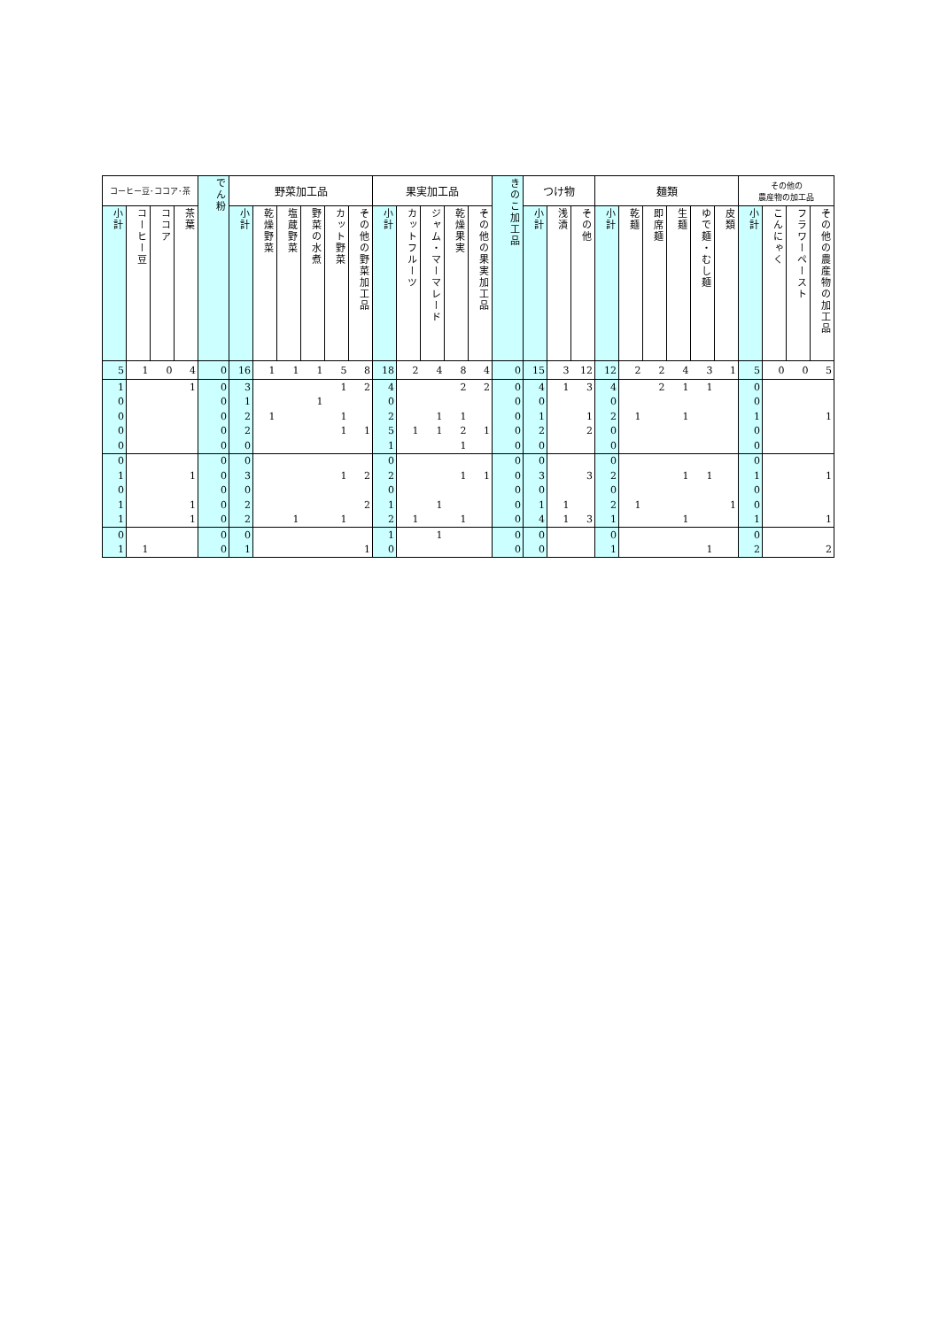| コーヒー豆･ココア･茶 | | | | でん粉 | 野菜加工品 | | | | | | 果実加工品 | | | | | きのこ加工品 | つけ物 | | | 麺類 | | | | | | その他の 農産物の加工品 | | | |
| --- | --- | --- | --- | --- | --- | --- | --- | --- | --- | --- | --- | --- | --- | --- | --- | --- | --- | --- | --- | --- | --- | --- | --- | --- | --- | --- | --- | --- | --- |
| 小計 | コーヒー豆 | ココア | 茶葉 | | 小計 | 乾燥野菜 | 塩蔵野菜 | 野菜の水煮 | カット野菜 | その他の野菜加工品 | 小計 | カットフルーツ | ジャム・マーマレード | 乾燥果実 | その他の果実加工品 | | 小計 | 浅漬 | その他 | 小計 | 乾麺 | 即席麺 | 生麺 | ゆで麺・むし麺 | 皮類 | 小計 | こんにゃく | フラワーペースト | その他の農産物の加工品 |
| 5 | 1 | 0 | 4 | 0 | 16 | 1 | 1 | 1 | 5 | 8 | 18 | 2 | 4 | 8 | 4 | 0 | 15 | 3 | 12 | 12 | 2 | 2 | 4 | 3 | 1 | 5 | 0 | 0 | 5 |
| 1 | | | 1 | 0 | 3 | | | | 1 | 2 | 4 | | | 2 | 2 | 0 | 4 | 1 | 3 | 4 | | 2 | 1 | 1 | | 0 | | | |
| 0 | | | | 0 | 1 | | | 1 | | | 0 | | | | | 0 | 0 | | | 0 | | | | | | 0 | | | |
| 0 | | | | 0 | 2 | 1 | | | 1 | | 2 | | 1 | 1 | | 0 | 1 | | 1 | 2 | 1 | | 1 | | | 1 | | | 1 |
| 0 | | | | 0 | 2 | | | | 1 | 1 | 5 | 1 | 1 | 2 | 1 | 0 | 2 | | 2 | 0 | | | | | | 0 | | | |
| 0 | | | | 0 | 0 | | | | | | 1 | | | 1 | | 0 | 0 | | | 0 | | | | | | 0 | | | |
| 0 | | | | 0 | 0 | | | | | | 0 | | | | | 0 | 0 | | | 0 | | | | | | 0 | | | |
| 1 | | | 1 | 0 | 3 | | | | 1 | 2 | 2 | | | 1 | 1 | 0 | 3 | | 3 | 2 | | | 1 | 1 | | 1 | | | 1 |
| 0 | | | | 0 | 0 | | | | | | 0 | | | | | 0 | 0 | | | 0 | | | | | | 0 | | | |
| 1 | | | 1 | 0 | 2 | | | | | 2 | 1 | | 1 | | | 0 | 1 | 1 | | 2 | 1 | | | | 1 | 0 | | | |
| 1 | | | 1 | 0 | 2 | | 1 | | 1 | | 2 | 1 | | 1 | | 0 | 4 | 1 | 3 | 1 | | | 1 | | | 1 | | | 1 |
| 0 | | | | 0 | 0 | | | | | | 1 | | 1 | | | 0 | 0 | | | 0 | | | | | | 0 | | | |
| 1 | 1 | | | 0 | 1 | | | | | 1 | 0 | | | | | 0 | 0 | | | 1 | | | | 1 | | 2 | | | 2 |